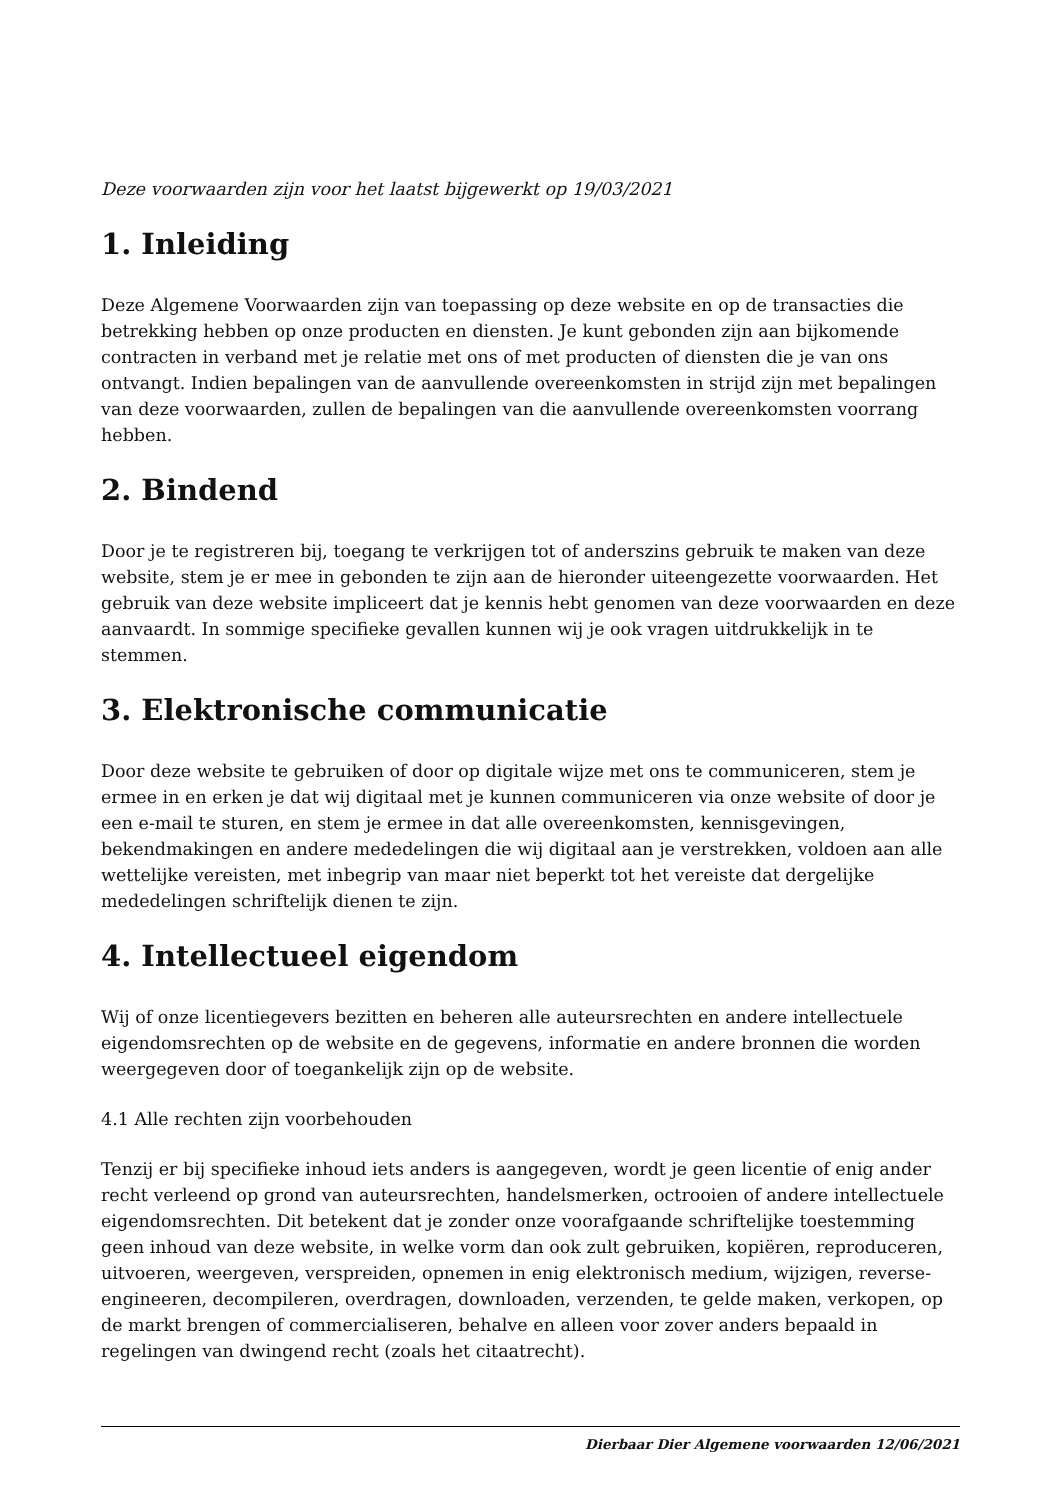Deze voorwaarden zijn voor het laatst bijgewerkt op 19/03/2021
1. Inleiding
Deze Algemene Voorwaarden zijn van toepassing op deze website en op de transacties die betrekking hebben op onze producten en diensten. Je kunt gebonden zijn aan bijkomende contracten in verband met je relatie met ons of met producten of diensten die je van ons ontvangt. Indien bepalingen van de aanvullende overeenkomsten in strijd zijn met bepalingen van deze voorwaarden, zullen de bepalingen van die aanvullende overeenkomsten voorrang hebben.
2. Bindend
Door je te registreren bij, toegang te verkrijgen tot of anderszins gebruik te maken van deze website, stem je er mee in gebonden te zijn aan de hieronder uiteengezette voorwaarden. Het gebruik van deze website impliceert dat je kennis hebt genomen van deze voorwaarden en deze aanvaardt. In sommige specifieke gevallen kunnen wij je ook vragen uitdrukkelijk in te stemmen.
3. Elektronische communicatie
Door deze website te gebruiken of door op digitale wijze met ons te communiceren, stem je ermee in en erken je dat wij digitaal met je kunnen communiceren via onze website of door je een e-mail te sturen, en stem je ermee in dat alle overeenkomsten, kennisgevingen, bekendmakingen en andere mededelingen die wij digitaal aan je verstrekken, voldoen aan alle wettelijke vereisten, met inbegrip van maar niet beperkt tot het vereiste dat dergelijke mededelingen schriftelijk dienen te zijn.
4. Intellectueel eigendom
Wij of onze licentiegevers bezitten en beheren alle auteursrechten en andere intellectuele eigendomsrechten op de website en de gegevens, informatie en andere bronnen die worden weergegeven door of toegankelijk zijn op de website.
4.1 Alle rechten zijn voorbehouden
Tenzij er bij specifieke inhoud iets anders is aangegeven, wordt je geen licentie of enig ander recht verleend op grond van auteursrechten, handelsmerken, octrooien of andere intellectuele eigendomsrechten. Dit betekent dat je zonder onze voorafgaande schriftelijke toestemming geen inhoud van deze website, in welke vorm dan ook zult gebruiken, kopiëren, reproduceren, uitvoeren, weergeven, verspreiden, opnemen in enig elektronisch medium, wijzigen, reverse-engineeren, decompileren, overdragen, downloaden, verzenden, te gelde maken, verkopen, op de markt brengen of commercialiseren, behalve en alleen voor zover anders bepaald in regelingen van dwingend recht (zoals het citaatrecht).
Dierbaar Dier Algemene voorwaarden 12/06/2021